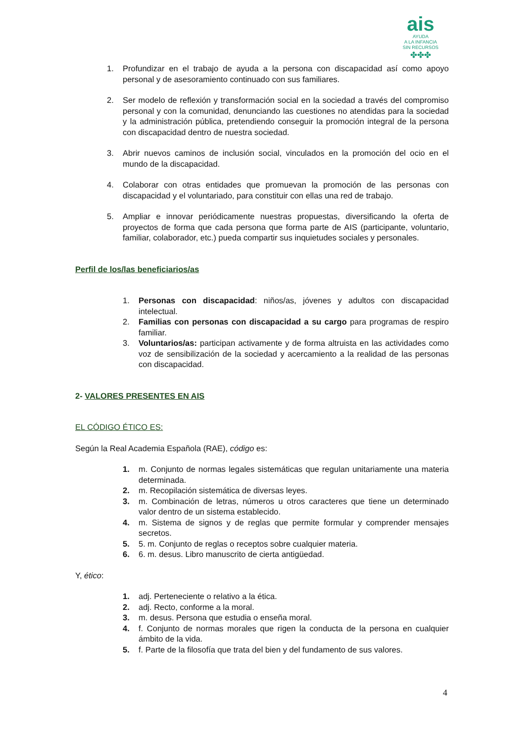ais
AYUDA
A LA INFANCIA
SIN RECURSOS
✤✤✤
1. Profundizar en el trabajo de ayuda a la persona con discapacidad así como apoyo personal y de asesoramiento continuado con sus familiares.
2. Ser modelo de reflexión y transformación social en la sociedad a través del compromiso personal y con la comunidad, denunciando las cuestiones no atendidas para la sociedad y la administración pública, pretendiendo conseguir la promoción integral de la persona con discapacidad dentro de nuestra sociedad.
3. Abrir nuevos caminos de inclusión social, vinculados en la promoción del ocio en el mundo de la discapacidad.
4. Colaborar con otras entidades que promuevan la promoción de las personas con discapacidad y el voluntariado, para constituir con ellas una red de trabajo.
5. Ampliar e innovar periódicamente nuestras propuestas, diversificando la oferta de proyectos de forma que cada persona que forma parte de AIS (participante, voluntario, familiar, colaborador, etc.) pueda compartir sus inquietudes sociales y personales.
Perfil de los/las beneficiarios/as
1. Personas con discapacidad: niños/as, jóvenes y adultos con discapacidad intelectual.
2. Familias con personas con discapacidad a su cargo para programas de respiro familiar.
3. Voluntarios/as: participan activamente y de forma altruista en las actividades como voz de sensibilización de la sociedad y acercamiento a la realidad de las personas con discapacidad.
2- VALORES PRESENTES EN AIS
EL CÓDIGO ÉTICO ES:
Según la Real Academia Española (RAE), código es:
1. m. Conjunto de normas legales sistemáticas que regulan unitariamente una materia determinada.
2. m. Recopilación sistemática de diversas leyes.
3. m. Combinación de letras, números u otros caracteres que tiene un determinado valor dentro de un sistema establecido.
4. m. Sistema de signos y de reglas que permite formular y comprender mensajes secretos.
5. 5. m. Conjunto de reglas o receptos sobre cualquier materia.
6. 6. m. desus. Libro manuscrito de cierta antigüedad.
Y, ético:
1. adj. Perteneciente o relativo a la ética.
2. adj. Recto, conforme a la moral.
3. m. desus. Persona que estudia o enseña moral.
4. f. Conjunto de normas morales que rigen la conducta de la persona en cualquier ámbito de la vida.
5. f. Parte de la filosofía que trata del bien y del fundamento de sus valores.
4